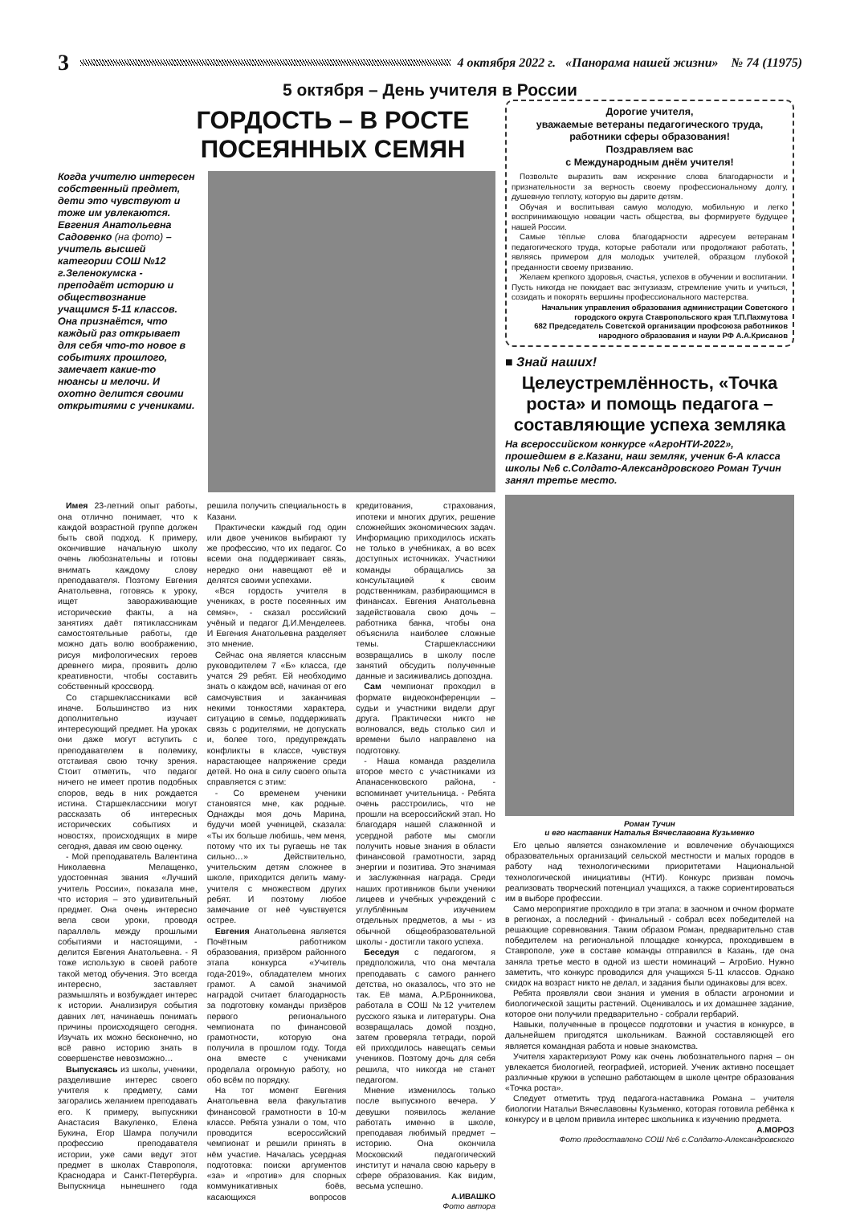3 4 октября 2022 г. «Панорама нашей жизни» № 74 (11975)
5 октября – День учителя в России
ГОРДОСТЬ – В РОСТЕ ПОСЕЯННЫХ СЕМЯН
Когда учителю интересен собственный предмет, дети это чувствуют и тоже им увлекаются. Евгения Анатольевна Садовенко (на фото) – учитель высшей категории СОШ №12 г.Зеленокумска - преподаёт историю и обществознание учащимся 5-11 классов. Она признаётся, что каждый раз открывает для себя что-то новое в событиях прошлого, замечает какие-то нюансы и мелочи. И охотно делится своими открытиями с учениками.
Имея 23-летний опыт работы, она отлично понимает, что к каждой возрастной группе должен быть свой подход. К примеру, окончившие начальную школу очень любознательны и готовы внимать каждому слову преподавателя. Поэтому Евгения Анатольевна, готовясь к уроку, ищет завораживающие исторические факты, а на занятиях даёт пятиклассникам самостоятельные работы, где можно дать волю воображению, рисуя мифологических героев древнего мира, проявить долю креативности, чтобы составить собственный кроссворд.
Со старшеклассниками всё иначе. Большинство из них дополнительно изучает интересующий предмет. На уроках они даже могут вступить с преподавателем в полемику, отстаивая свою точку зрения. Стоит отметить, что педагог ничего не имеет против подобных споров, ведь в них рождается истина. Старшеклассники могут рассказать об интересных исторических событиях и новостях, происходящих в мире сегодня, давая им свою оценку.
- Мой преподаватель Валентина Николаевна Мелащенко, удостоенная звания «Лучший учитель России», показала мне, что история – это удивительный предмет. Она очень интересно вела свои уроки, проводя параллель между прошлыми событиями и настоящими, - делится Евгения Анатольевна. - Я тоже использую в своей работе такой метод обучения. Это всегда интересно, заставляет размышлять и возбуждает интерес к истории. Анализируя события давних лет, начинаешь понимать причины происходящего сегодня. Изучать их можно бесконечно, но всё равно историю знать в совершенстве невозможно…
Выпускаясь из школы, ученики, разделившие интерес своего учителя к предмету, сами загорались желанием преподавать его. К примеру, выпускники Анастасия Вакуленко, Елена Букина, Егор Шамра получили профессию преподавателя истории, уже сами ведут этот предмет в школах Ставрополя, Краснодара и Санкт-Петербурга. Выпускница нынешнего года решила получить специальность в Казани.
Практически каждый год один или двое учеников выбирают ту же профессию, что их педагог. Со всеми она поддерживает связь, нередко они навещают её и делятся своими успехами.
«Вся гордость учителя в учениках, в росте посеянных им семян», - сказал российский учёный и педагог Д.И.Менделеев. И Евгения Анатольевна разделяет это мнение.
Сейчас она является классным руководителем 7 «Б» класса, где учатся 29 ребят. Ей необходимо знать о каждом всё, начиная от его самочувствия и заканчивая некими тонкостями характера, ситуацию в семье, поддерживать связь с родителями, не допускать и, более того, предупреждать конфликты в классе, чувствуя нарастающее напряжение среди детей. Но она в силу своего опыта справляется с этим:
- Со временем ученики становятся мне, как родные. Однажды моя дочь Марина, будучи моей ученицей, сказала: «Ты их больше любишь, чем меня, потому что их ты ругаешь не так сильно…» Действительно, учительским детям сложнее в школе, приходится делить маму-учителя с множеством других ребят. И поэтому любое замечание от неё чувствуется острее.
Евгения Анатольевна является Почётным работником образования, призёром районного этапа конкурса «Учитель года-2019», обладателем многих грамот. А самой значимой наградой считает благодарность за подготовку команды призёров первого регионального чемпионата по финансовой грамотности, которую она получила в прошлом году. Тогда она вместе с учениками проделала огромную работу, но обо всём по порядку.
На тот момент Евгения Анатольевна вела факультатив финансовой грамотности в 10-м классе. Ребята узнали о том, что проводится всероссийский чемпионат и решили принять в нём участие. Началась усердная подготовка: поиски аргументов «за» и «против» для спорных коммуникативных боёв, касающихся вопросов кредитования, страхования, ипотеки и многих других, решение сложнейших экономических задач. Информацию приходилось искать не только в учебниках, а во всех доступных источниках. Участники команды обращались за консультацией к своим родственникам, разбирающимся в финансах. Евгения Анатольевна задействовала свою дочь – работника банка, чтобы она объяснила наиболее сложные темы. Старшеклассники возвращались в школу после занятий обсудить полученные данные и засиживались допоздна.
Сам чемпионат проходил в формате видеоконференции – судьи и участники видели друг друга. Практически никто не волновался, ведь столько сил и времени было направлено на подготовку.
- Наша команда разделила второе место с участниками из Апанасенковского района, - вспоминает учительница. - Ребята очень расстроились, что не прошли на всероссийский этап. Но благодаря нашей слаженной и усердной работе мы смогли получить новые знания в области финансовой грамотности, заряд энергии и позитива. Это значимая и заслуженная награда. Среди наших противников были ученики лицеев и учебных учреждений с углублённым изучением отдельных предметов, а мы - из обычной общеобразовательной школы - достигли такого успеха.
Беседуя с педагогом, я предположила, что она мечтала преподавать с самого раннего детства, но оказалось, что это не так. Её мама, А.Р.Бронникова, работала в СОШ №12 учителем русского языка и литературы. Она возвращалась домой поздно, затем проверяла тетради, порой ей приходилось навещать семьи учеников. Поэтому дочь для себя решила, что никогда не станет педагогом.
Мнение изменилось только после выпускного вечера. У девушки появилось желание работать именно в школе, преподавая любимый предмет – историю. Она окончила Московский педагогический институт и начала свою карьеру в сфере образования. Как видим, весьма успешно.
А.ИВАШКО
Фото автора
Дорогие учителя,
уважаемые ветераны педагогического труда, работники сферы образования!
Поздравляем вас
с Международным днём учителя!
Позвольте выразить вам искренние слова благодарности и признательности за верность своему профессиональному долгу, душевную теплоту, которую вы дарите детям.
Обучая и воспитывая самую молодую, мобильную и легко воспринимающую новации часть общества, вы формируете будущее нашей России.
Самые тёплые слова благодарности адресуем ветеранам педагогического труда, которые работали или продолжают работать, являясь примером для молодых учителей, образцом глубокой преданности своему призванию.
Желаем крепкого здоровья, счастья, успехов в обучении и воспитании. Пусть никогда не покидает вас энтузиазм, стремление учить и учиться, созидать и покорять вершины профессионального мастерства.
Начальник управления образования администрации Советского городского округа Ставропольского края Т.П.Пахмутова
682 Председатель Советской организации профсоюза работников народного образования и науки РФ А.А.Крисанов
■ Знай наших!
Целеустремлённость, «Точка роста» и помощь педагога – составляющие успеха земляка
На всероссийском конкурсе «АгроНТИ-2022», прошедшем в г.Казани, наш земляк, ученик 6-А класса школы №6 с.Солдато-Александровского Роман Тучин занял третье место.
Роман Тучин
и его наставник Наталья Вячеславовна Кузьменко
Его целью является ознакомление и вовлечение обучающихся образовательных организаций сельской местности и малых городов в работу над технологическими приоритетами Национальной технологической инициативы (НТИ). Конкурс призван помочь реализовать творческий потенциал учащихся, а также сориентироваться им в выборе профессии.
Само мероприятие проходило в три этапа: в заочном и очном формате в регионах, а последний - финальный - собрал всех победителей на решающие соревнования. Таким образом Роман, предварительно став победителем на региональной площадке конкурса, проходившем в Ставрополе, уже в составе команды отправился в Казань, где она заняла третье место в одной из шести номинаций – АгроБио. Нужно заметить, что конкурс проводился для учащихся 5-11 классов. Однако скидок на возраст никто не делал, и задания были одинаковы для всех.
Ребята проявляли свои знания и умения в области агрономии и биологической защиты растений. Оценивалось и их домашнее задание, которое они получили предварительно - собрали гербарий.
Навыки, полученные в процессе подготовки и участия в конкурсе, в дальнейшем пригодятся школьникам. Важной составляющей его является командная работа и новые знакомства.
Учителя характеризуют Рому как очень любознательного парня – он увлекается биологией, географией, историей. Ученик активно посещает различные кружки в успешно работающем в школе центре образования «Точка роста».
Следует отметить труд педагога-наставника Романа – учителя биологии Натальи Вячеславовны Кузьменко, которая готовила ребёнка к конкурсу и в целом привила интерес школьника к изучению предмета.
А.МОРОЗ
Фото предоставлено СОШ №6 с.Солдато-Александровского